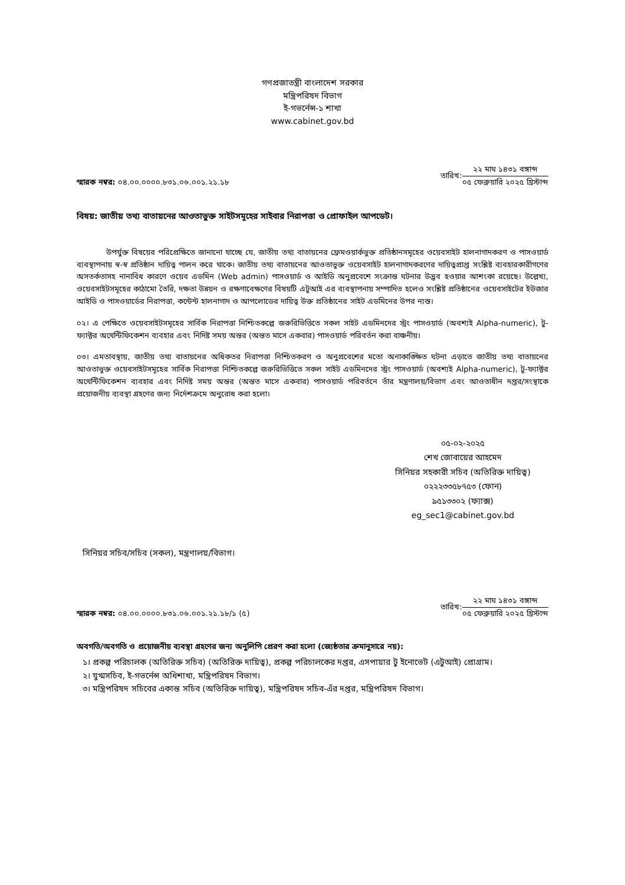গণপ্রজাতন্ত্রী বাংলাদেশ সরকার
মন্ত্রিপরিষদ বিভাগ
ই-গভর্নেন্স-১ শাখা
www.cabinet.gov.bd
স্মারক নম্বর: ০৪.০০.০০০০.৮৩১.০৬.০০১.২১.১৮
তারিখ:
২২ মাঘ ১৪৩১ বঙ্গাব্দ
০৫ ফেব্রুয়ারি ২০২৫ খ্রিস্টাব্দ
বিষয়: জাতীয় তথ্য বাতায়নের আওতাভুক্ত সাইটসমূহের সাইবার নিরাপত্তা ও প্রোফাইল আপডেট।
উপর্যুক্ত বিষয়ের পরিপ্রেক্ষিতে জানানো যাচ্ছে যে, জাতীয় তথ্য বাতায়নের ফ্রেমওয়ার্কভুক্ত প্রতিষ্ঠানসমূহের ওয়েবসাইট হালনাগাদকরণ ও পাসওয়ার্ড ব্যবস্থাপনায় স্ব-স্ব প্রতিষ্ঠান দায়িত্ব পালন করে থাকে। জাতীয় তথ্য বাতায়নের আওতাভুক্ত ওয়েবসাইট হালনাগাদকরণের দায়িত্বপ্রাপ্ত সংশ্লিষ্ট ব্যবহারকারীগণের অসতর্কতাসহ নানাবিধ কারণে ওয়েব এডমিন (Web admin) পাসওয়ার্ড ও আইডি অনুপ্রবেশে সংক্রান্ত ঘটনার উদ্ভব হওয়ার আশংকা রয়েছে। উল্লেখ্য, ওয়েবসাইটসমূহের কাঠামো তৈরি, দক্ষতা উন্নয়ন ও রক্ষণাবেক্ষণের বিষয়টি এটুআই এর ব্যবস্থাপনায় সম্পাদিত হলেও সংশ্লিষ্ট প্রতিষ্ঠানের ওয়েবসাইটের ইউজার আইডি ও পাসওয়ার্ডের নিরাপত্তা, কন্টেন্ট হালনাগাদ ও আপলোডের দায়িত্ব উক্ত প্রতিষ্ঠানের সাইট এডমিনের উপর ন্যস্ত।
০২। এ পেক্ষিতে ওয়েবসাইটসমূহের সার্বিক নিরাপত্তা নিশ্চিতকল্পে জরুরিভিত্তিতে সকল সাইট এডমিনদের স্ট্রং পাসওয়ার্ড (অবশ্যই Alpha-numeric), টু-ফ্যাক্টর অথেন্টিফিকেশন ব্যবহার এবং নিদিষ্ট সময় অন্তর (অন্তত মাসে একবার) পাসওয়ার্ড পরিবর্তন করা বাঞ্চনীয়।
০৩। এমতাবস্থায়, জাতীয় তথ্য বাতায়নের অধিকতর নিরাপত্তা নিশ্চিতকরণ ও অনুপ্রবেশের মতো অনাকাঙ্ক্ষিত ঘটনা এড়াতে জাতীয় তথ্য বাতায়নের আওতাভুক্ত ওয়েবসাইটসমূহের সার্বিক নিরাপত্তা নিশ্চিতকল্পে জরুরিভিত্তিতে সকল সাইট এডমিনদের স্ট্রং পাসওয়ার্ড (অবশ্যই Alpha-numeric), টু-ফ্যাক্টর অথেন্টিফিকেশন ব্যবহার এবং নিদিষ্ট সময় অন্তর (অন্তত মাসে একবার) পাসওয়ার্ড পরিবর্তনে তাঁর মন্ত্রণালয়/বিভাগ এবং আওতাধীন দপ্তর/সংস্থাকে প্রয়োজনীয় ব্যবস্থা গ্রহণের জন্য নির্দেশক্রমে অনুরোধ করা হলো।
০৫-০২-২০২৫
শেখ জোবায়ের আহমেদ
সিনিয়র সহকারী সচিব (অতিরিক্ত দায়িত্ব)
০২২২৩৩৫৮৭৫৩ (ফোন)
৯৫১৩৩০২ (ফ্যাক্স)
eg_sec1@cabinet.gov.bd
সিনিয়র সচিব/সচিব (সকল), মন্ত্রণালয়/বিভাগ।
স্মারক নম্বর: ০৪.০০.০০০০.৮৩১.০৬.০০১.২১.১৮/১ (৫)
তারিখ:
২২ মাঘ ১৪৩১ বঙ্গাব্দ
০৫ ফেব্রুয়ারি ২০২৫ খ্রিস্টাব্দ
অবগতি/অবগতি ও প্রয়োজনীয় ব্যবস্থা গ্রহণের জন্য অনুলিপি প্রেরণ করা হলো (জ্যেষ্ঠতার ক্রমানুসারে নয়):
১। প্রকল্প পরিচালক (অতিরিক্ত সচিব) (অতিরিক্ত দায়িত্ব), প্রকল্প পরিচালকের দপ্তর, এসপায়ার টু ইনোভেট (এটুআই) প্রোগ্রাম।
২। যুগ্মসচিব, ই-গভর্নেন্স অধিশাখা, মন্ত্রিপরিষদ বিভাগ।
৩। মন্ত্রিপরিষদ সচিবের একান্ত সচিব (অতিরিক্ত দায়িত্ব), মন্ত্রিপরিষদ সচিব-এঁর দপ্তর, মন্ত্রিপরিষদ বিভাগ।